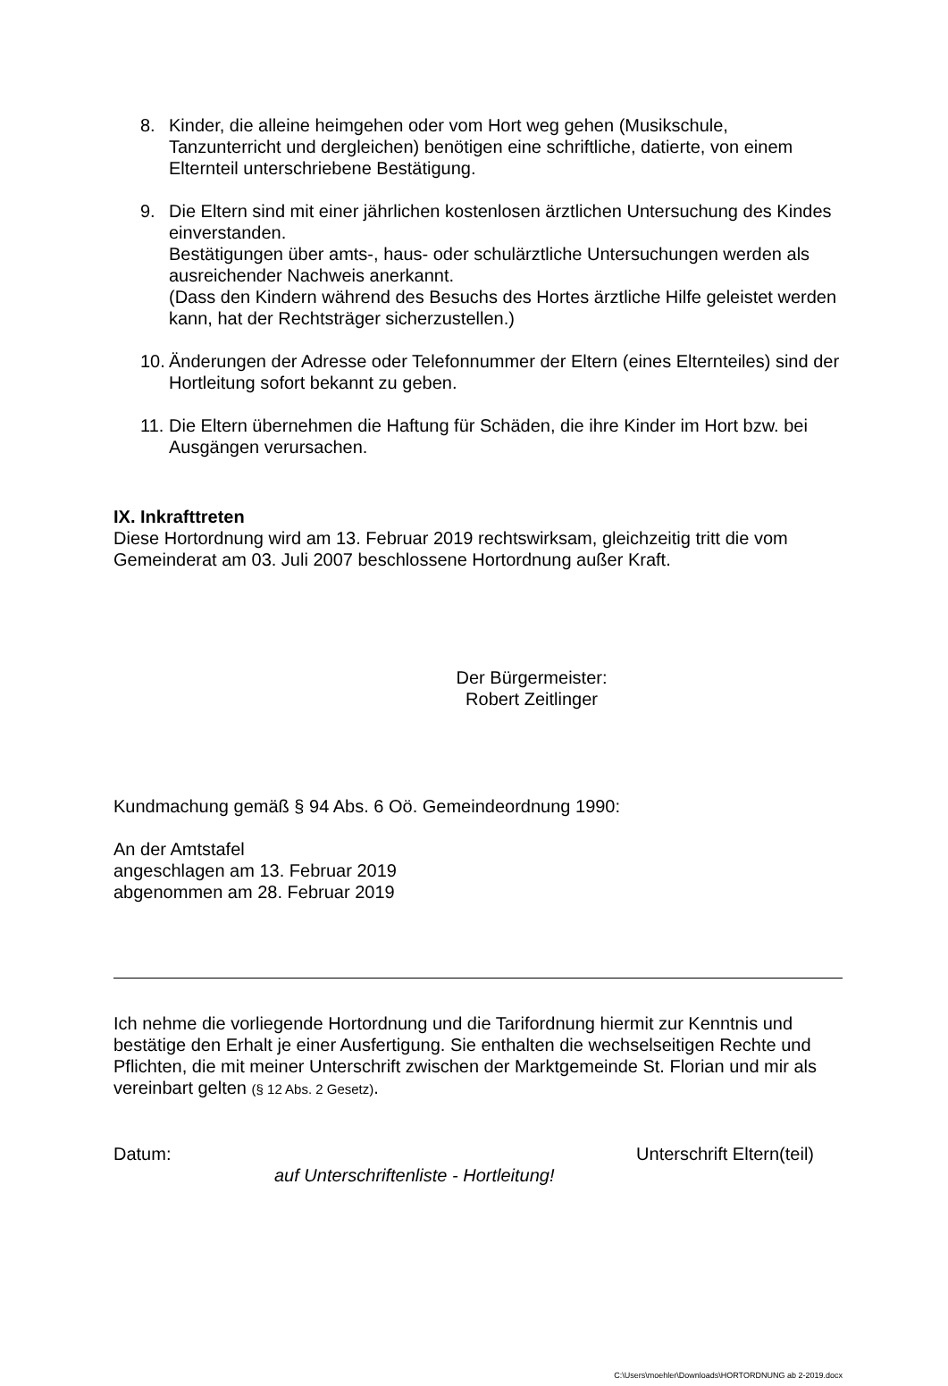8. Kinder, die alleine heimgehen oder vom Hort weg gehen (Musikschule, Tanzunterricht und dergleichen) benötigen eine schriftliche, datierte, von einem Elternteil unterschriebene Bestätigung.
9. Die Eltern sind mit einer jährlichen kostenlosen ärztlichen Untersuchung des Kindes einverstanden.
Bestätigungen über amts-, haus- oder schulärztliche Untersuchungen werden als ausreichender Nachweis anerkannt.
(Dass den Kindern während des Besuchs des Hortes ärztliche Hilfe geleistet werden kann, hat der Rechtsträger sicherzustellen.)
10.
Änderungen der Adresse oder Telefonnummer der Eltern (eines Elternteiles) sind der Hortleitung sofort bekannt zu geben.
11.
Die Eltern übernehmen die Haftung für Schäden, die ihre Kinder im Hort bzw. bei Ausgängen verursachen.
IX. Inkrafttreten
Diese Hortordnung wird am 13. Februar 2019 rechtswirksam, gleichzeitig tritt die vom Gemeinderat am 03. Juli 2007 beschlossene Hortordnung außer Kraft.
Der Bürgermeister:
Robert Zeitlinger
Kundmachung gemäß § 94 Abs. 6 Oö. Gemeindeordnung 1990:
An der Amtstafel
angeschlagen am 13. Februar 2019
abgenommen am 28. Februar 2019
Ich nehme die vorliegende Hortordnung und die Tarifordnung hiermit zur Kenntnis und bestätige den Erhalt je einer Ausfertigung. Sie enthalten die wechselseitigen Rechte und Pflichten, die mit meiner Unterschrift zwischen der Marktgemeinde St. Florian und mir als vereinbart gelten (§ 12 Abs. 2 Gesetz).
Datum: Unterschrift Eltern(teil)
auf Unterschriftenliste - Hortleitung!
C:\Users\moehler\Downloads\HORTORDNUNG ab 2-2019.docx